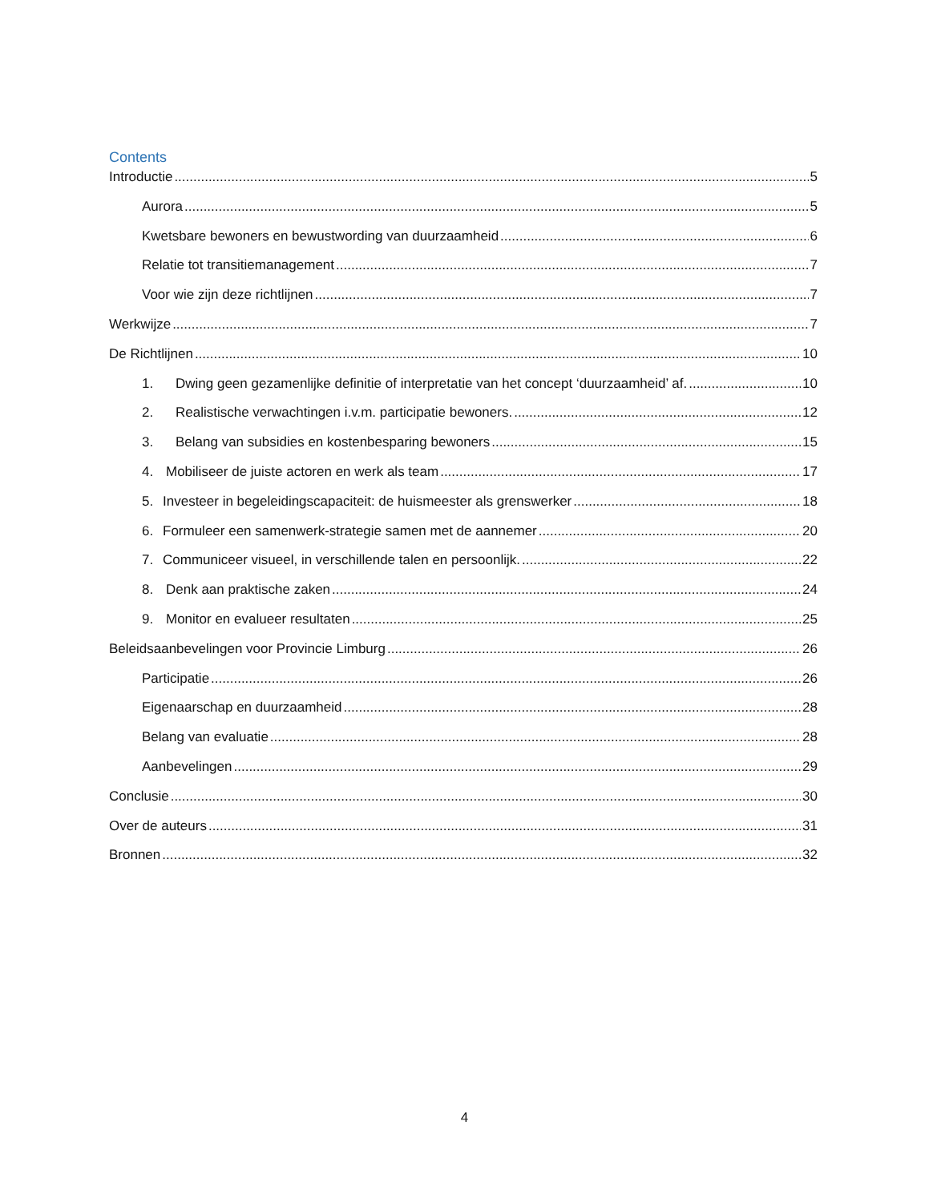Contents
Introductie 5
Aurora 5
Kwetsbare bewoners en bewustwording van duurzaamheid 6
Relatie tot transitiemanagement 7
Voor wie zijn deze richtlijnen 7
Werkwijze 7
De Richtlijnen 10
1. Dwing geen gezamenlijke definitie of interpretatie van het concept ‘duurzaamheid’ af. 10
2. Realistische verwachtingen i.v.m. participatie bewoners. 12
3. Belang van subsidies en kostenbesparing bewoners 15
4. Mobiliseer de juiste actoren en werk als team 17
5. Investeer in begeleidingscapaciteit: de huismeester als grenswerker 18
6. Formuleer een samenwerk-strategie samen met de aannemer 20
7. Communiceer visueel, in verschillende talen en persoonlijk. 22
8. Denk aan praktische zaken 24
9. Monitor en evalueer resultaten 25
Beleidsaanbevelingen voor Provincie Limburg 26
Participatie 26
Eigenaarschap en duurzaamheid 28
Belang van evaluatie 28
Aanbevelingen 29
Conclusie 30
Over de auteurs 31
Bronnen 32
4